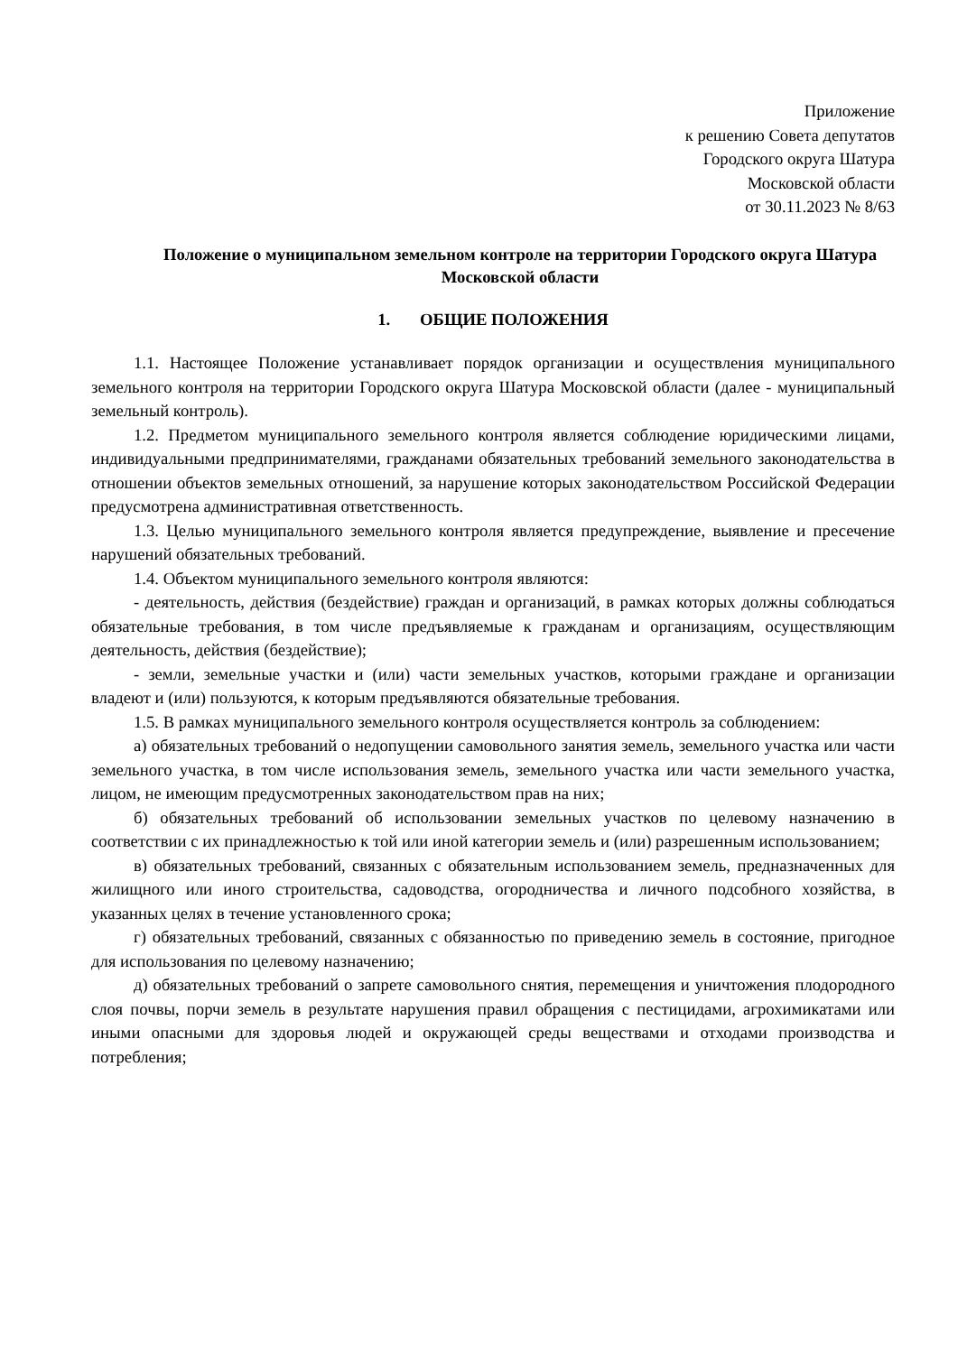Приложение
к решению Совета депутатов
Городского округа Шатура
Московской области
от 30.11.2023 № 8/63
Положение о муниципальном земельном контроле на территории Городского округа Шатура Московской области
1. ОБЩИЕ ПОЛОЖЕНИЯ
1.1. Настоящее Положение устанавливает порядок организации и осуществления муниципального земельного контроля на территории Городского округа Шатура Московской области (далее - муниципальный земельный контроль).
1.2. Предметом муниципального земельного контроля является соблюдение юридическими лицами, индивидуальными предпринимателями, гражданами обязательных требований земельного законодательства в отношении объектов земельных отношений, за нарушение которых законодательством Российской Федерации предусмотрена административная ответственность.
1.3. Целью муниципального земельного контроля является предупреждение, выявление и пресечение нарушений обязательных требований.
1.4. Объектом муниципального земельного контроля являются:
- деятельность, действия (бездействие) граждан и организаций, в рамках которых должны соблюдаться обязательные требования, в том числе предъявляемые к гражданам и организациям, осуществляющим деятельность, действия (бездействие);
- земли, земельные участки и (или) части земельных участков, которыми граждане и организации владеют и (или) пользуются, к которым предъявляются обязательные требования.
1.5. В рамках муниципального земельного контроля осуществляется контроль за соблюдением:
а) обязательных требований о недопущении самовольного занятия земель, земельного участка или части земельного участка, в том числе использования земель, земельного участка или части земельного участка, лицом, не имеющим предусмотренных законодательством прав на них;
б) обязательных требований об использовании земельных участков по целевому назначению в соответствии с их принадлежностью к той или иной категории земель и (или) разрешенным использованием;
в) обязательных требований, связанных с обязательным использованием земель, предназначенных для жилищного или иного строительства, садоводства, огородничества и личного подсобного хозяйства, в указанных целях в течение установленного срока;
г) обязательных требований, связанных с обязанностью по приведению земель в состояние, пригодное для использования по целевому назначению;
д) обязательных требований о запрете самовольного снятия, перемещения и уничтожения плодородного слоя почвы, порчи земель в результате нарушения правил обращения с пестицидами, агрохимикатами или иными опасными для здоровья людей и окружающей среды веществами и отходами производства и потребления;